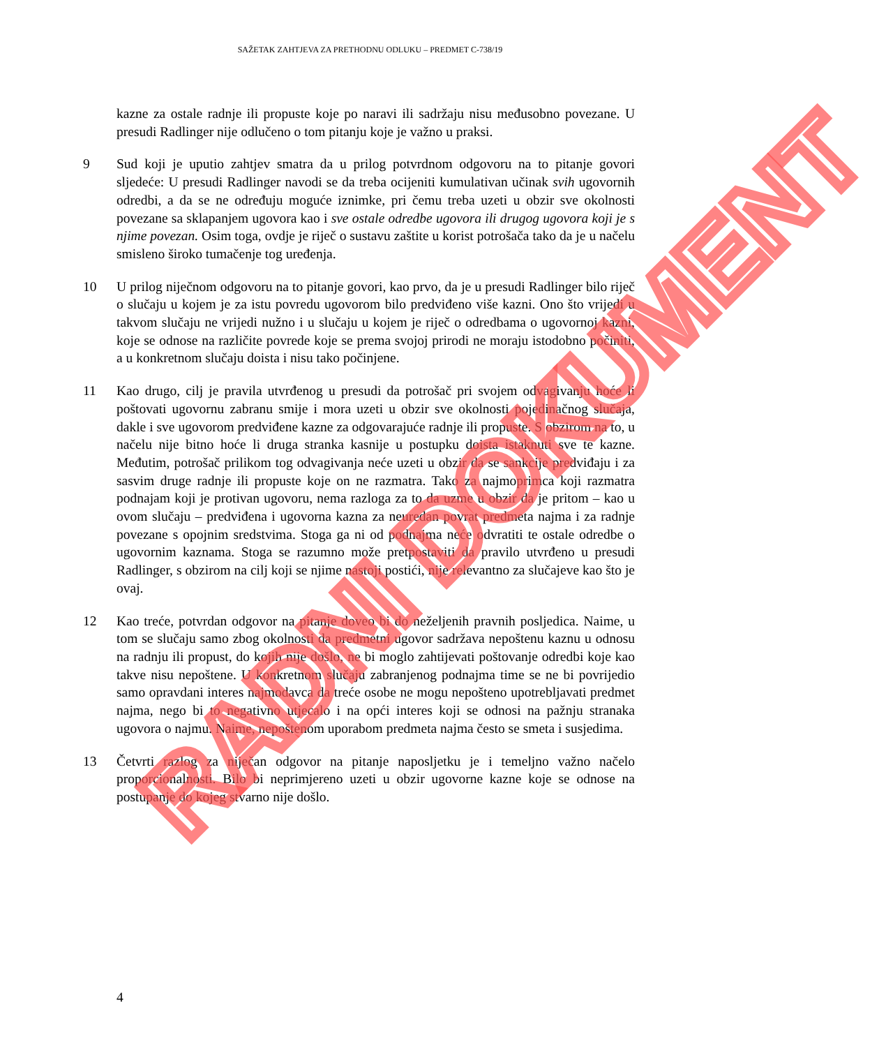SAŽETAK ZAHTJEVA ZA PRETHODNU ODLUKU – PREDMET C-738/19
kazne za ostale radnje ili propuste koje po naravi ili sadržaju nisu međusobno povezane. U presudi Radlinger nije odlučeno o tom pitanju koje je važno u praksi.
9 Sud koji je uputio zahtjev smatra da u prilog potvrdnom odgovoru na to pitanje govori sljedeće: U presudi Radlinger navodi se da treba ocijeniti kumulativan učinak svih ugovornih odredbi, a da se ne određuju moguće iznimke, pri čemu treba uzeti u obzir sve okolnosti povezane sa sklapanjem ugovora kao i sve ostale odredbe ugovora ili drugog ugovora koji je s njime povezan. Osim toga, ovdje je riječ o sustavu zaštite u korist potrošača tako da je u načelu smisleno široko tumačenje tog uređenja.
10 U prilog niječnom odgovoru na to pitanje govori, kao prvo, da je u presudi Radlinger bilo riječ o slučaju u kojem je za istu povredu ugovorom bilo predviđeno više kazni. Ono što vrijedi u takvom slučaju ne vrijedi nužno i u slučaju u kojem je riječ o odredbama o ugovornoj kazni, koje se odnose na različite povrede koje se prema svojoj prirodi ne moraju istodobno počiniti, a u konkretnom slučaju doista i nisu tako počinjene.
11 Kao drugo, cilj je pravila utvrđenog u presudi da potrošač pri svojem odvagivanju hoće li poštovati ugovornu zabranu smije i mora uzeti u obzir sve okolnosti pojedinačnog slučaja, dakle i sve ugovorom predviđene kazne za odgovarajuće radnje ili propuste. S obzirom na to, u načelu nije bitno hoće li druga stranka kasnije u postupku doista istaknuti sve te kazne. Međutim, potrošač prilikom tog odvagivanja neće uzeti u obzir da se sankcije predviđaju i za sasvim druge radnje ili propuste koje on ne razmatra. Tako za najmoprimca koji razmatra podnajam koji je protivan ugovoru, nema razloga za to da uzme u obzir da je pritom – kao u ovom slučaju – predviđena i ugovorna kazna za neuredan povrat predmeta najma i za radnje povezane s opojnim sredstvima. Stoga ga ni od podnajma neće odvratiti te ostale odredbe o ugovornim kaznama. Stoga se razumno može pretpostaviti da pravilo utvrđeno u presudi Radlinger, s obzirom na cilj koji se njime nastoji postići, nije relevantno za slučajeve kao što je ovaj.
12 Kao treće, potvrdan odgovor na pitanje doveo bi do neželjenih pravnih posljedica. Naime, u tom se slučaju samo zbog okolnosti da predmetni ugovor sadržava nepoštenu kaznu u odnosu na radnju ili propust, do kojih nije došlo, ne bi moglo zahtijevati poštovanje odredbi koje kao takve nisu nepoštene. U konkretnom slučaju zabranjenog podnajma time se ne bi povrijedio samo opravdani interes najmodavca da treće osobe ne mogu nepošteno upotrebljavati predmet najma, nego bi to negativno utjecalo i na opći interes koji se odnosi na pažnju stranaka ugovora o najmu. Naime, nepoštenom uporabom predmeta najma često se smeta i susjedima.
13 Četvrti razlog za niječan odgovor na pitanje naposljetku je i temeljno važno načelo proporcionalnosti. Bilo bi neprimjereno uzeti u obzir ugovorne kazne koje se odnose na postupanje do kojeg stvarno nije došlo.
4
RADNI DOKUMENT